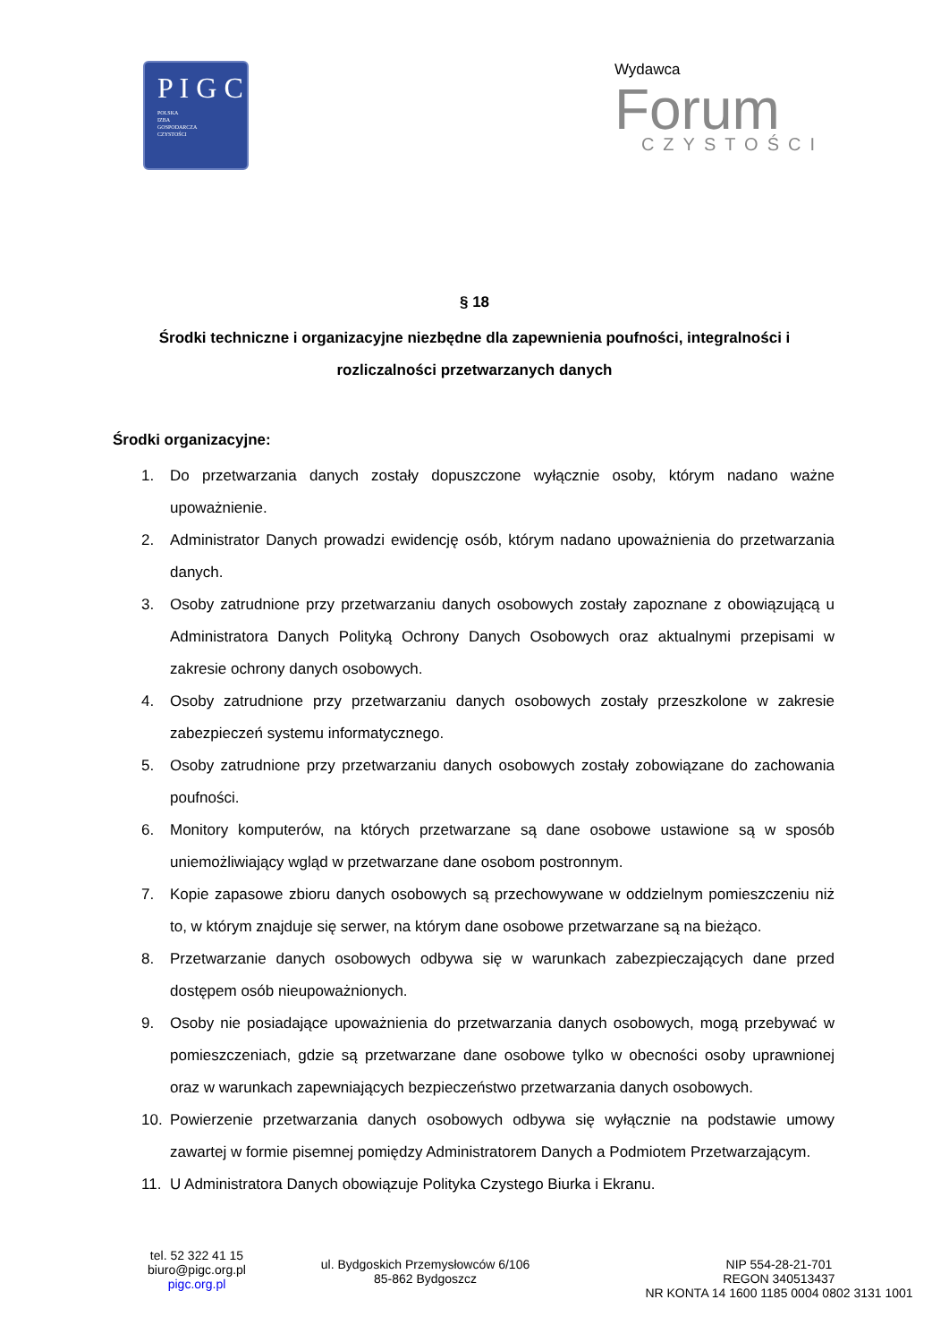P I G C
POLSKA
IZBA
GOSPODARCZA
CZYSTOŚCI
Wydawca
Forum
CZYSTOŚCI
§ 18
Środki techniczne i organizacyjne niezbędne dla zapewnienia poufności, integralności i rozliczalności przetwarzanych danych
Środki organizacyjne:
1. Do przetwarzania danych zostały dopuszczone wyłącznie osoby, którym nadano ważne upoważnienie.
2. Administrator Danych prowadzi ewidencję osób, którym nadano upoważnienia do przetwarzania danych.
3. Osoby zatrudnione przy przetwarzaniu danych osobowych zostały zapoznane z obowiązującą u Administratora Danych Polityką Ochrony Danych Osobowych oraz aktualnymi przepisami w zakresie ochrony danych osobowych.
4. Osoby zatrudnione przy przetwarzaniu danych osobowych zostały przeszkolone w zakresie zabezpieczeń systemu informatycznego.
5. Osoby zatrudnione przy przetwarzaniu danych osobowych zostały zobowiązane do zachowania poufności.
6. Monitory komputerów, na których przetwarzane są dane osobowe ustawione są w sposób uniemożliwiający wgląd w przetwarzane dane osobom postronnym.
7. Kopie zapasowe zbioru danych osobowych są przechowywane w oddzielnym pomieszczeniu niż to, w którym znajduje się serwer, na którym dane osobowe przetwarzane są na bieżąco.
8. Przetwarzanie danych osobowych odbywa się w warunkach zabezpieczających dane przed dostępem osób nieupoważnionych.
9. Osoby nie posiadające upoważnienia do przetwarzania danych osobowych, mogą przebywać w pomieszczeniach, gdzie są przetwarzane dane osobowe tylko w obecności osoby uprawnionej oraz w warunkach zapewniających bezpieczeństwo przetwarzania danych osobowych.
10. Powierzenie przetwarzania danych osobowych odbywa się wyłącznie na podstawie umowy zawartej w formie pisemnej pomiędzy Administratorem Danych a Podmiotem Przetwarzającym.
11. U Administratora Danych obowiązuje Polityka Czystego Biurka i Ekranu.
tel. 52 322 41 15
biuro@pigc.org.pl
pigc.org.pl
ul. Bydgoskich Przemysłowców 6/106
85-862 Bydgoszcz
NIP 554-28-21-701
REGON 340513437
NR KONTA 14 1600 1185 0004 0802 3131 1001